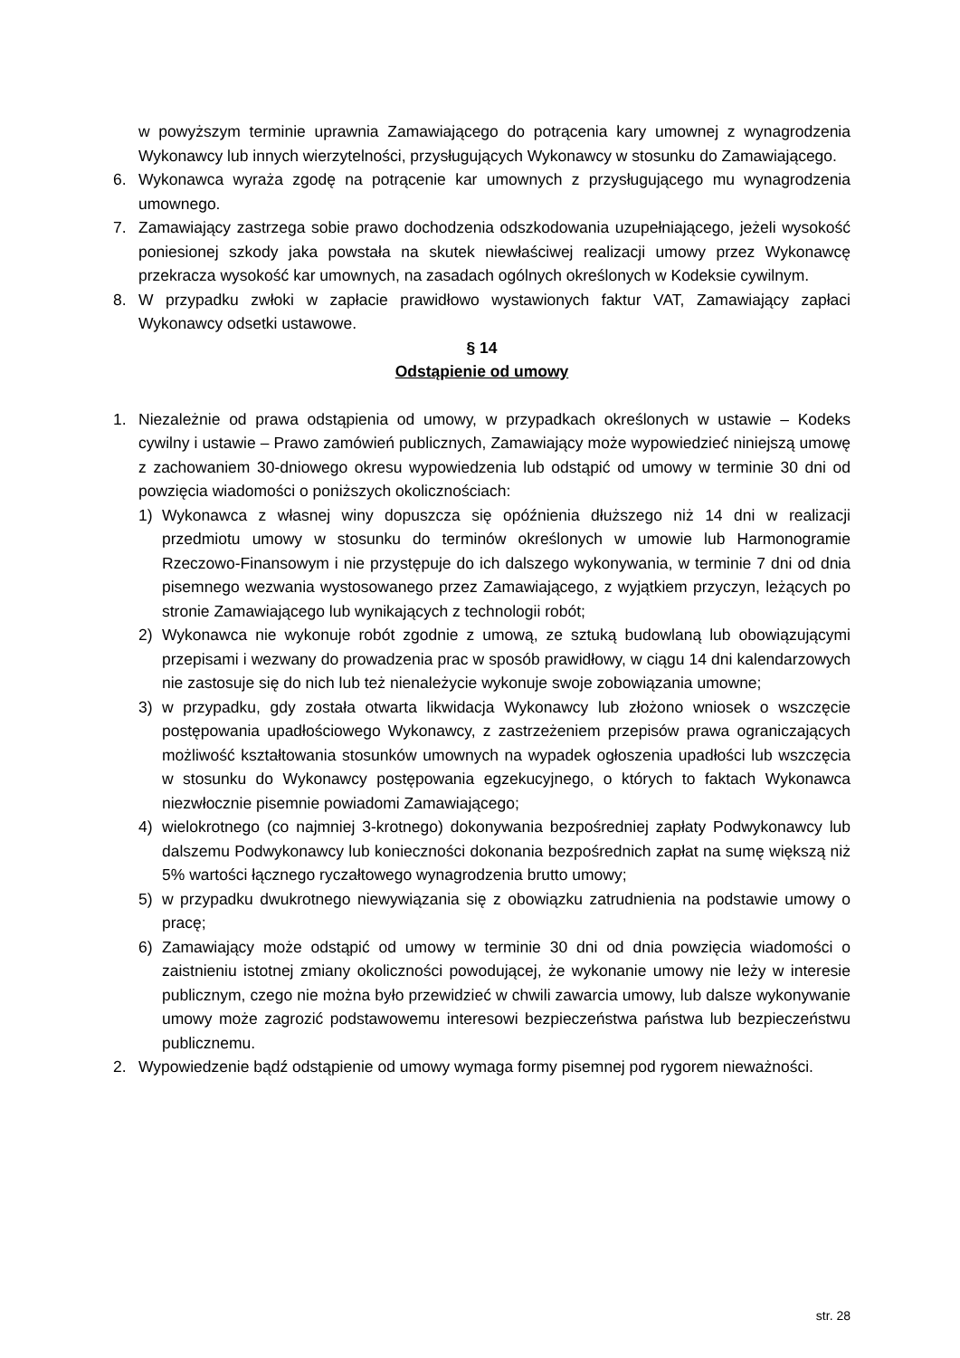w powyższym terminie uprawnia Zamawiającego do potrącenia kary umownej z wynagrodzenia Wykonawcy lub innych wierzytelności, przysługujących Wykonawcy w stosunku do Zamawiającego.
6. Wykonawca wyraża zgodę na potrącenie kar umownych z przysługującego mu wynagrodzenia umownego.
7. Zamawiający zastrzega sobie prawo dochodzenia odszkodowania uzupełniającego, jeżeli wysokość poniesionej szkody jaka powstała na skutek niewłaściwej realizacji umowy przez Wykonawcę przekracza wysokość kar umownych, na zasadach ogólnych określonych w Kodeksie cywilnym.
8. W przypadku zwłoki w zapłacie prawidłowo wystawionych faktur VAT, Zamawiający zapłaci Wykonawcy odsetki ustawowe.
§ 14
Odstąpienie od umowy
1. Niezależnie od prawa odstąpienia od umowy, w przypadkach określonych w ustawie – Kodeks cywilny i ustawie – Prawo zamówień publicznych, Zamawiający może wypowiedzieć niniejszą umowę z zachowaniem 30-dniowego okresu wypowiedzenia lub odstąpić od umowy w terminie 30 dni od powzięcia wiadomości o poniższych okolicznościach:
1) Wykonawca z własnej winy dopuszcza się opóźnienia dłuższego niż 14 dni w realizacji przedmiotu umowy w stosunku do terminów określonych w umowie lub Harmonogramie Rzeczowo-Finansowym i nie przystępuje do ich dalszego wykonywania, w terminie 7 dni od dnia pisemnego wezwania wystosowanego przez Zamawiającego, z wyjątkiem przyczyn, leżących po stronie Zamawiającego lub wynikających z technologii robót;
2) Wykonawca nie wykonuje robót zgodnie z umową, ze sztuką budowlaną lub obowiązującymi przepisami i wezwany do prowadzenia prac w sposób prawidłowy, w ciągu 14 dni kalendarzowych nie zastosuje się do nich lub też nienależycie wykonuje swoje zobowiązania umowne;
3) w przypadku, gdy została otwarta likwidacja Wykonawcy lub złożono wniosek o wszczęcie postępowania upadłościowego Wykonawcy, z zastrzeżeniem przepisów prawa ograniczających możliwość kształtowania stosunków umownych na wypadek ogłoszenia upadłości lub wszczęcia w stosunku do Wykonawcy postępowania egzekucyjnego, o których to faktach Wykonawca niezwłocznie pisemnie powiadomi Zamawiającego;
4) wielokrotnego (co najmniej 3-krotnego) dokonywania bezpośredniej zapłaty Podwykonawcy lub dalszemu Podwykonawcy lub konieczności dokonania bezpośrednich zapłat na sumę większą niż 5% wartości łącznego ryczałtowego wynagrodzenia brutto umowy;
5) w przypadku dwukrotnego niewywiązania się z obowiązku zatrudnienia na podstawie umowy o pracę;
6) Zamawiający może odstąpić od umowy w terminie 30 dni od dnia powzięcia wiadomości o zaistnieniu istotnej zmiany okoliczności powodującej, że wykonanie umowy nie leży w interesie publicznym, czego nie można było przewidzieć w chwili zawarcia umowy, lub dalsze wykonywanie umowy może zagrozić podstawowemu interesowi bezpieczeństwa państwa lub bezpieczeństwu publicznemu.
2. Wypowiedzenie bądź odstąpienie od umowy wymaga formy pisemnej pod rygorem nieważności.
str. 28